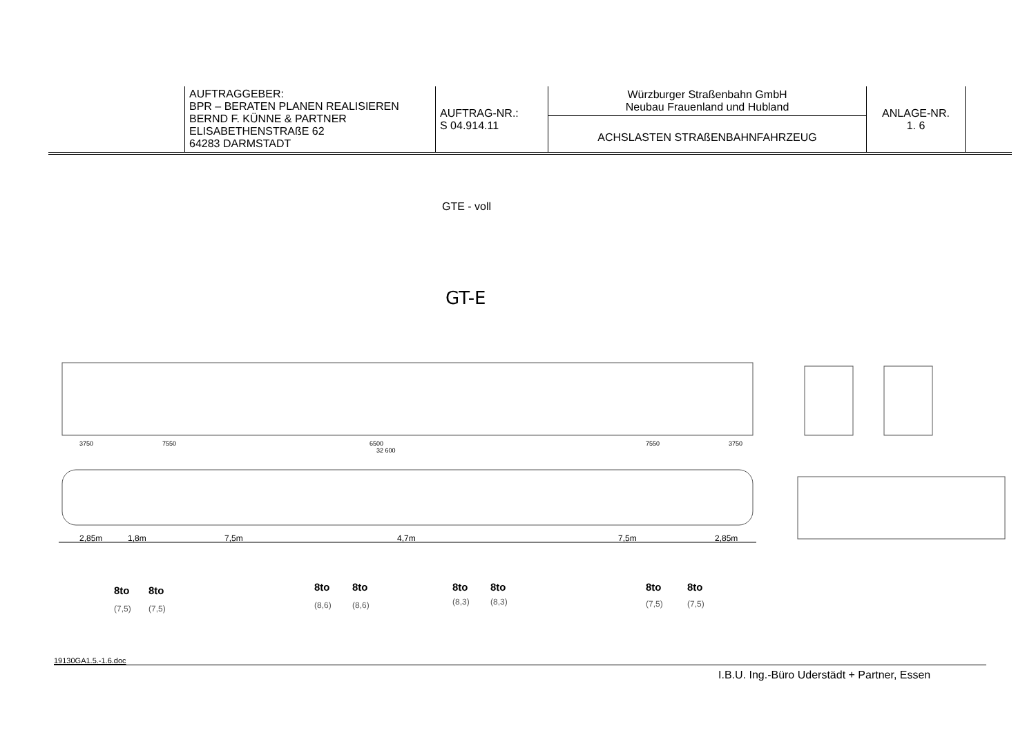| | AUFTRAGGEBER: BPR – BERATEN PLANEN REALISIEREN BERND F. KÜNNE & PARTNER ELISABETHENSTRAßE 62 64283 DARMSTADT | AUFTRAG-NR.: S 04.914.11 | Würzburger Straßenbahn GmbH Neubau Frauenland und Hubland ACHSLASTEN STRAßENBAHNFAHRZEUG | ANLAGE-NR. 1. 6 | |
GTE - voll
GT-E
3750
7550
6500
7550
3750
32 600
2,85m
1,8m
7,5m
4,7m
7,5m
2,85m
8to
8to
8to
8to
8to
8to
8to
8to
(7,5)
(7,5)
(8,6)
(8,6)
(8,3)
(8,3)
(7,5)
(7,5)
19130GA1.5.-1.6.doc
I.B.U. Ing.-Büro Uderstädt + Partner, Essen